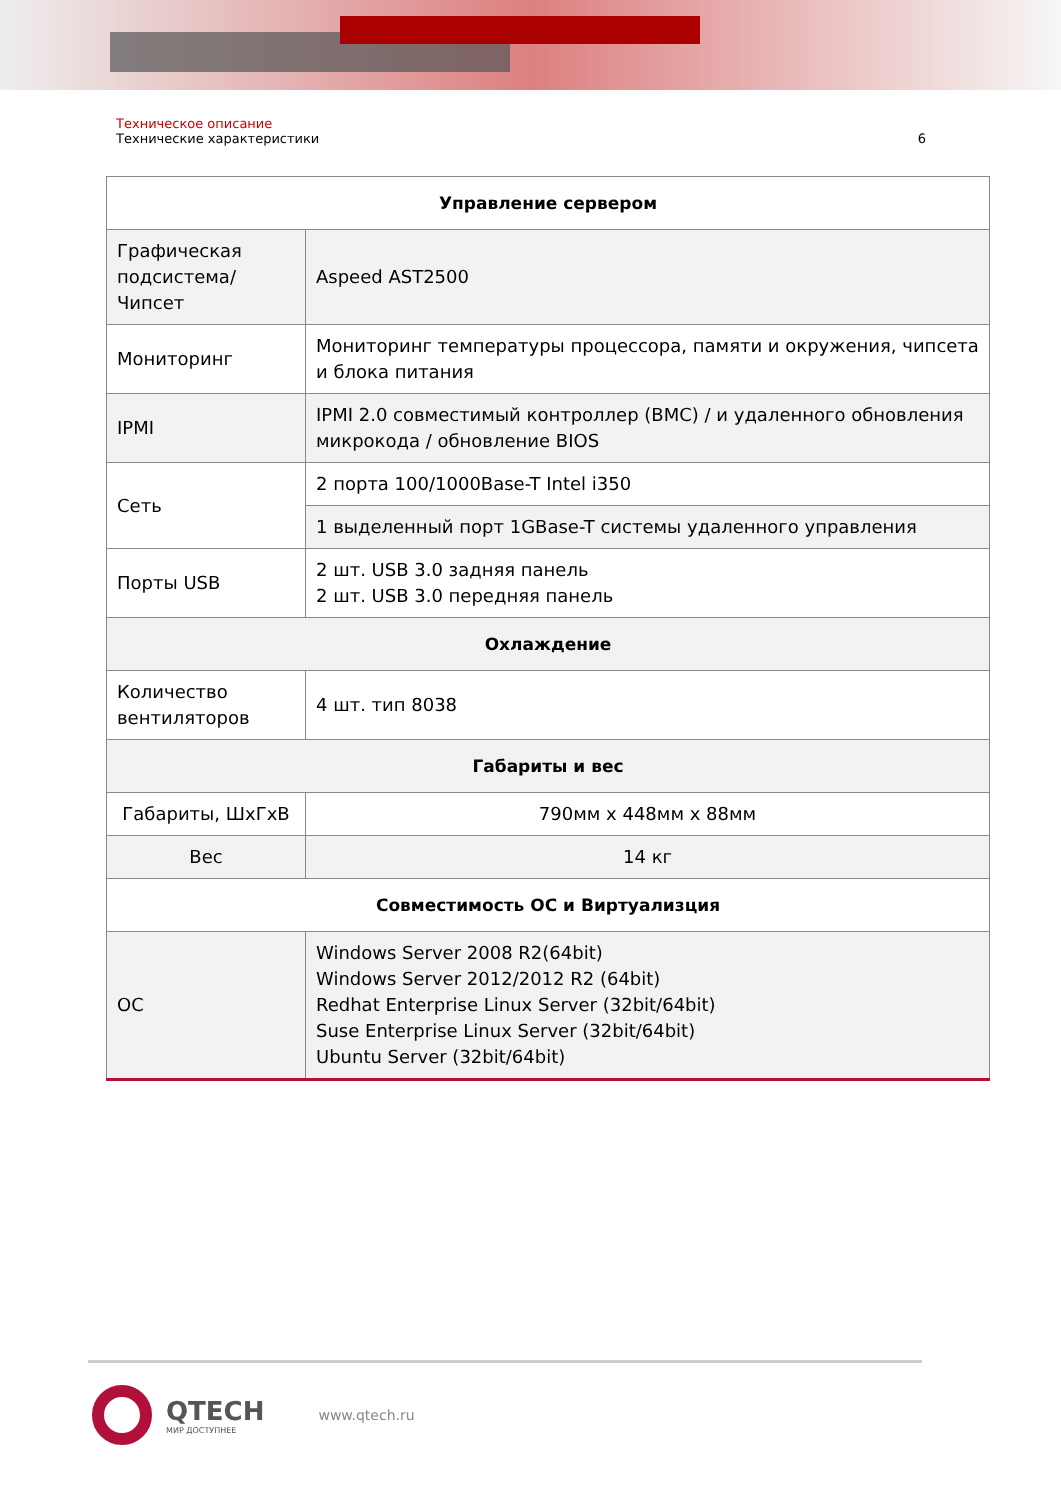Техническое описание
Технические характеристики 6
| Управление сервером | |
| --- | --- |
| Графическая подсистема/ Чипсет | Aspeed AST2500 |
| Мониторинг | Мониторинг температуры процессора, памяти и окружения, чипсета и блока питания |
| IPMI | IPMI 2.0 совместимый контроллер (BMC) / и удаленного обновления микрокода / обновление BIOS |
| Сеть | 2 порта 100/1000Base-T Intel i350 |
| | 1 выделенный порт 1GBase-T системы удаленного управления |
| Порты USB | 2 шт. USB 3.0 задняя панель 2 шт. USB 3.0 передняя панель |
| Охлаждение | |
| Количество вентиляторов | 4 шт. тип 8038 |
| Габариты и вес | |
| Габариты, ШхГхВ | 790мм x 448мм x 88мм |
| Вес | 14 кг |
| Совместимость ОС и Виртуализция | |
| ОС | Windows Server 2008 R2(64bit) Windows Server 2012/2012 R2 (64bit) Redhat Enterprise Linux Server (32bit/64bit) Suse Enterprise Linux Server (32bit/64bit) Ubuntu Server (32bit/64bit) |
QTECH
МИР ДОСТУПНЕЕ
www.qtech.ru